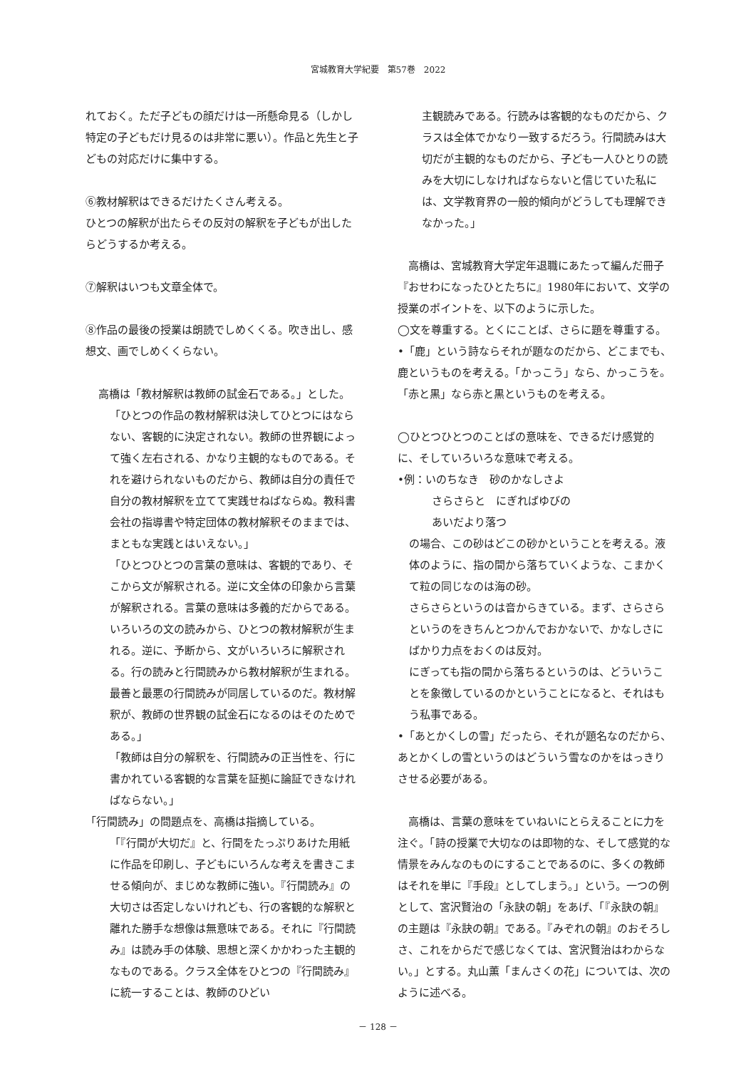宮城教育大学紀要　第57巻　2022
れておく。ただ子どもの顔だけは一所懸命見る（しかし特定の子どもだけ見るのは非常に悪い）。作品と先生と子どもの対応だけに集中する。
⑥教材解釈はできるだけたくさん考える。
ひとつの解釈が出たらその反対の解釈を子どもが出したらどうするか考える。
⑦解釈はいつも文章全体で。
⑧作品の最後の授業は朗読でしめくくる。吹き出し、感想文、画でしめくくらない。
高橋は「教材解釈は教師の試金石である。」とした。
「ひとつの作品の教材解釈は決してひとつにはならない、客観的に決定されない。教師の世界観によって強く左右される、かなり主観的なものである。それを避けられないものだから、教師は自分の責任で自分の教材解釈を立てて実践せねばならぬ。教科書会社の指導書や特定団体の教材解釈そのままでは、まともな実践とはいえない。」
「ひとつひとつの言葉の意味は、客観的であり、そこから文が解釈される。逆に文全体の印象から言葉が解釈される。言葉の意味は多義的だからである。いろいろの文の読みから、ひとつの教材解釈が生まれる。逆に、予断から、文がいろいろに解釈される。行の読みと行間読みから教材解釈が生まれる。最善と最悪の行間読みが同居しているのだ。教材解釈が、教師の世界観の試金石になるのはそのためである。」
「教師は自分の解釈を、行間読みの正当性を、行に書かれている客観的な言葉を証拠に論証できなければならない。」
「行間読み」の問題点を、高橋は指摘している。
「『行間が大切だ』と、行間をたっぷりあけた用紙に作品を印刷し、子どもにいろんな考えを書きこませる傾向が、まじめな教師に強い。『行間読み』の大切さは否定しないけれども、行の客観的な解釈と離れた勝手な想像は無意味である。それに『行間読み』は読み手の体験、思想と深くかかわった主観的なものである。クラス全体をひとつの『行間読み』に統一することは、教師のひどい
主観読みである。行読みは客観的なものだから、クラスは全体でかなり一致するだろう。行間読みは大切だが主観的なものだから、子ども一人ひとりの読みを大切にしなければならないと信じていた私には、文学教育界の一般的傾向がどうしても理解できなかった。」
　高橋は、宮城教育大学定年退職にあたって編んだ冊子『おせわになったひとたちに』1980年において、文学の授業のポイントを、以下のように示した。
◯文を尊重する。とくにことば、さらに題を尊重する。
•「鹿」という詩ならそれが題なのだから、どこまでも、鹿というものを考える。「かっこう」なら、かっこうを。「赤と黒」なら赤と黒というものを考える。
◯ひとつひとつのことばの意味を、できるだけ感覚的に、そしていろいろな意味で考える。
•例：いのちなき　砂のかなしさよ
さらさらと　にぎればゆびの
あいだより落つ
の場合、この砂はどこの砂かということを考える。液体のように、指の間から落ちていくような、こまかくて粒の同じなのは海の砂。
さらさらというのは音からきている。まず、さらさらというのをきちんとつかんでおかないで、かなしさにばかり力点をおくのは反対。
にぎっても指の間から落ちるというのは、どういうことを象徴しているのかということになると、それはもう私事である。
•「あとかくしの雪」だったら、それが題名なのだから、あとかくしの雪というのはどういう雪なのかをはっきりさせる必要がある。
　高橋は、言葉の意味をていねいにとらえることに力を注ぐ。「詩の授業で大切なのは即物的な、そして感覚的な情景をみんなのものにすることであるのに、多くの教師はそれを単に『手段』としてしまう。」という。一つの例として、宮沢賢治の「永訣の朝」をあげ、「『永訣の朝』の主題は『永訣の朝』である。『みぞれの朝』のおそろしさ、これをからだで感じなくては、宮沢賢治はわからない。」とする。丸山薫「まんさくの花」については、次のように述べる。
－ 128 －